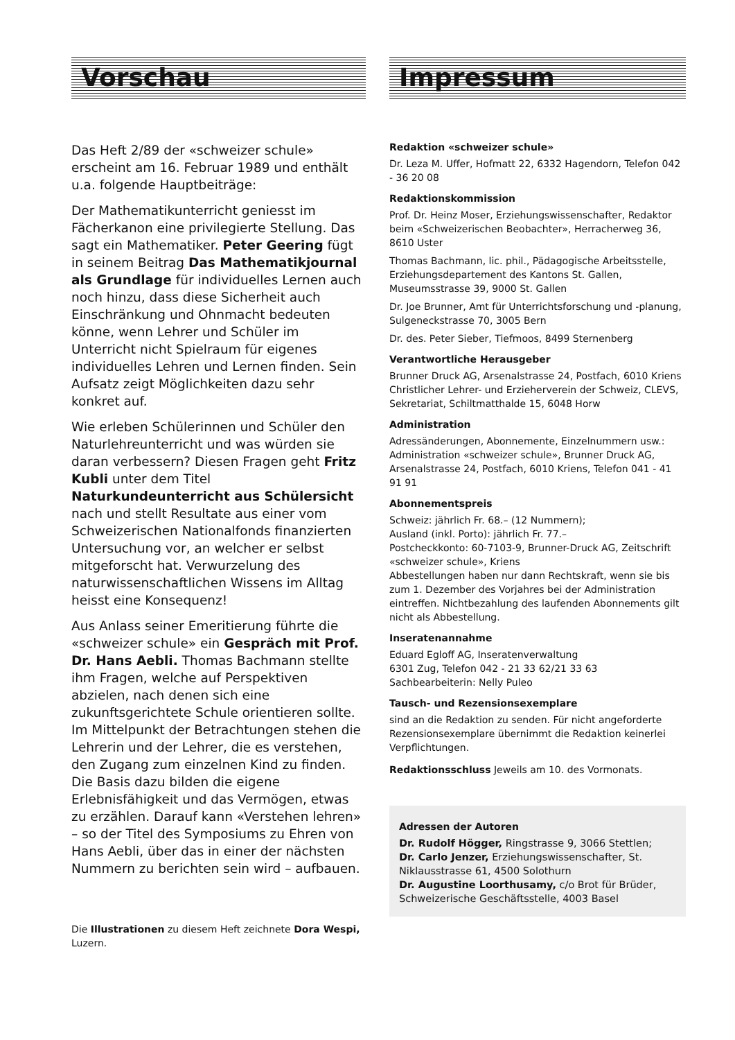Vorschau
Das Heft 2/89 der «schweizer schule» erscheint am 16. Februar 1989 und enthält u.a. folgende Hauptbeiträge:
Der Mathematikunterricht geniesst im Fächerkanon eine privilegierte Stellung. Das sagt ein Mathematiker. Peter Geering fügt in seinem Beitrag Das Mathematikjournal als Grundlage für individuelles Lernen auch noch hinzu, dass diese Sicherheit auch Einschränkung und Ohnmacht bedeuten könne, wenn Lehrer und Schüler im Unterricht nicht Spielraum für eigenes individuelles Lehren und Lernen finden. Sein Aufsatz zeigt Möglichkeiten dazu sehr konkret auf.
Wie erleben Schülerinnen und Schüler den Naturlehreunterricht und was würden sie daran verbessern? Diesen Fragen geht Fritz Kubli unter dem Titel Naturkundeunterricht aus Schülersicht nach und stellt Resultate aus einer vom Schweizerischen Nationalfonds finanzierten Untersuchung vor, an welcher er selbst mitgeforscht hat. Verwurzelung des naturwissenschaftlichen Wissens im Alltag heisst eine Konsequenz!
Aus Anlass seiner Emeritierung führte die «schweizer schule» ein Gespräch mit Prof. Dr. Hans Aebli. Thomas Bachmann stellte ihm Fragen, welche auf Perspektiven abzielen, nach denen sich eine zukunftsgerichtete Schule orientieren sollte. Im Mittelpunkt der Betrachtungen stehen die Lehrerin und der Lehrer, die es verstehen, den Zugang zum einzelnen Kind zu finden. Die Basis dazu bilden die eigene Erlebnisfähigkeit und das Vermögen, etwas zu erzählen. Darauf kann «Verstehen lehren» – so der Titel des Symposiums zu Ehren von Hans Aebli, über das in einer der nächsten Nummern zu berichten sein wird – aufbauen.
Impressum
Redaktion «schweizer schule»
Dr. Leza M. Uffer, Hofmatt 22, 6332 Hagendorn, Telefon 042 - 36 20 08
Redaktionskommission
Prof. Dr. Heinz Moser, Erziehungswissenschafter, Redaktor beim «Schweizerischen Beobachter», Herracherweg 36, 8610 Uster
Thomas Bachmann, lic. phil., Pädagogische Arbeitsstelle, Erziehungsdepartement des Kantons St. Gallen, Museumsstrasse 39, 9000 St. Gallen
Dr. Joe Brunner, Amt für Unterrichtsforschung und -planung, Sulgeneckstrasse 70, 3005 Bern
Dr. des. Peter Sieber, Tiefmoos, 8499 Sternenberg
Verantwortliche Herausgeber
Brunner Druck AG, Arsenalstrasse 24, Postfach, 6010 Kriens
Christlicher Lehrer- und Erzieherverein der Schweiz, CLEVS, Sekretariat, Schiltmatthalde 15, 6048 Horw
Administration
Adressänderungen, Abonnemente, Einzelnummern usw.: Administration «schweizer schule», Brunner Druck AG, Arsenalstrasse 24, Postfach, 6010 Kriens, Telefon 041 - 41 91 91
Abonnementspreis
Schweiz: jährlich Fr. 68.– (12 Nummern);
Ausland (inkl. Porto): jährlich Fr. 77.–
Postcheckkonto: 60-7103-9, Brunner-Druck AG, Zeitschrift «schweizer schule», Kriens
Abbestellungen haben nur dann Rechtskraft, wenn sie bis zum 1. Dezember des Vorjahres bei der Administration eintreffen. Nichtbezahlung des laufenden Abonnements gilt nicht als Abbestellung.
Inseratenannahme
Eduard Egloff AG, Inseratenverwaltung
6301 Zug, Telefon 042 - 21 33 62/21 33 63
Sachbearbeiterin: Nelly Puleo
Tausch- und Rezensionsexemplare
sind an die Redaktion zu senden. Für nicht angeforderte Rezensionsexemplare übernimmt die Redaktion keinerlei Verpflichtungen.
Redaktionsschluss Jeweils am 10. des Vormonats.
Adressen der Autoren
Dr. Rudolf Högger, Ringstrasse 9, 3066 Stettlen;
Dr. Carlo Jenzer, Erziehungswissenschafter, St. Niklausstrasse 61, 4500 Solothurn
Dr. Augustine Loorthusamy, c/o Brot für Brüder, Schweizerische Geschäftsstelle, 4003 Basel
Die Illustrationen zu diesem Heft zeichnete Dora Wespi, Luzern.